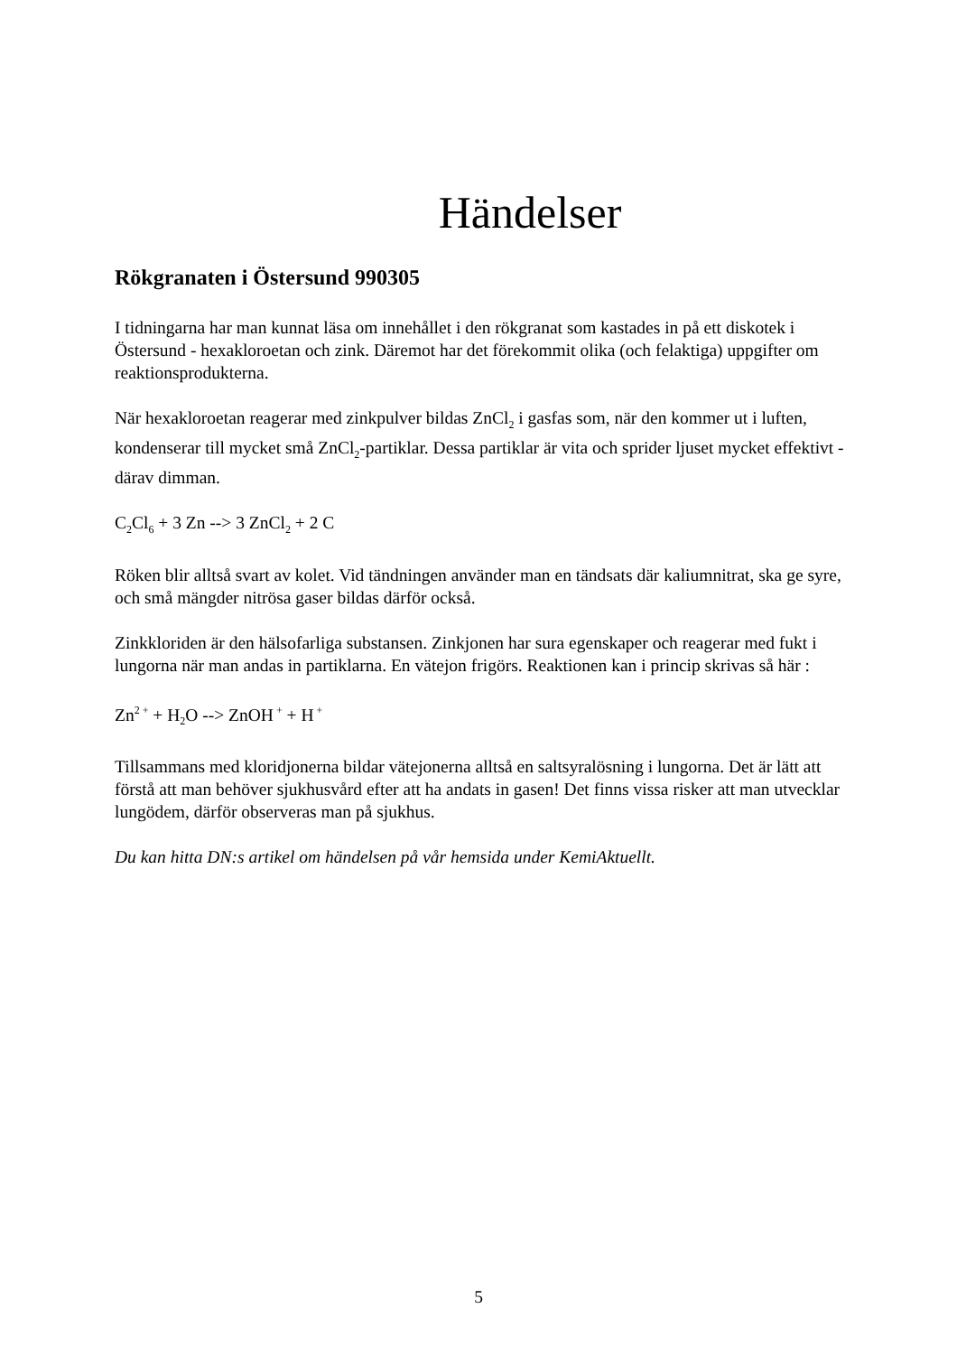Händelser
Rökgranaten i Östersund 990305
I tidningarna har man kunnat läsa om innehållet i den rökgranat som kastades in på ett diskotek i Östersund - hexakloroetan och zink. Däremot har det förekommit olika (och felaktiga) uppgifter om reaktionsprodukterna.
När hexakloroetan reagerar med zinkpulver bildas ZnCl<sub>2</sub> i gasfas som, när den kommer ut i luften, kondenserar till mycket små ZnCl<sub>2</sub>-partiklar. Dessa partiklar är vita och sprider ljuset mycket effektivt - därav dimman.
C<sub>2</sub>Cl<sub>6</sub> + 3 Zn --> 3 ZnCl<sub>2</sub> + 2 C
Röken blir alltså svart av kolet. Vid tändningen använder man en tändsats där kaliumnitrat, ska ge syre, och små mängder nitrösa gaser bildas därför också.
Zinkkloriden är den hälsofarliga substansen. Zinkjonen har sura egenskaper och reagerar med fukt i lungorna när man andas in partiklarna. En vätejon frigörs. Reaktionen kan i princip skrivas så här :
Zn<sup>2 +</sup> + H<sub>2</sub>O --> ZnOH<sup>+</sup> + H<sup>+</sup>
Tillsammans med kloridjonerna bildar vätejonerna alltså en saltsyralösning i lungorna. Det är lätt att förstå att man behöver sjukhusvård efter att ha andats in gasen! Det finns vissa risker att man utvecklar lungödem, därför observeras man på sjukhus.
Du kan hitta DN:s artikel om händelsen på vår hemsida under KemiAktuellt.
5